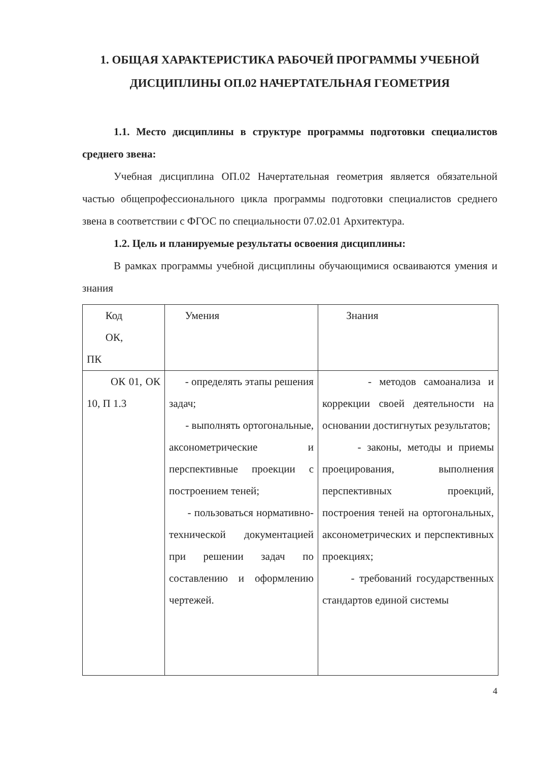1. ОБЩАЯ ХАРАКТЕРИСТИКА РАБОЧЕЙ ПРОГРАММЫ УЧЕБНОЙ ДИСЦИПЛИНЫ ОП.02 НАЧЕРТАТЕЛЬНАЯ ГЕОМЕТРИЯ
1.1. Место дисциплины в структуре программы подготовки специалистов среднего звена:
Учебная дисциплина ОП.02 Начертательная геометрия является обязательной частью общепрофессионального цикла программы подготовки специалистов среднего звена в соответствии с ФГОС по специальности 07.02.01 Архитектура.
1.2. Цель и планируемые результаты освоения дисциплины:
В рамках программы учебной дисциплины обучающимися осваиваются умения и знания
| Код ОК, ПК | Умения | Знания |
| --- | --- | --- |
| ОК 01, ОК 10, П 1.3 | - определять этапы решения задач; - выполнять ортогональные, аксонометрические и перспективные проекции с построением теней; - пользоваться нормативно-технической документацией при решении задач по составлению и оформлению чертежей. | - методов самоанализа и коррекции своей деятельности на основании достигнутых результатов; - законы, методы и приемы проецирования, выполнения перспективных проекций, построения теней на ортогональных, аксонометрических и перспективных проекциях; - требований государственных стандартов единой системы |
4